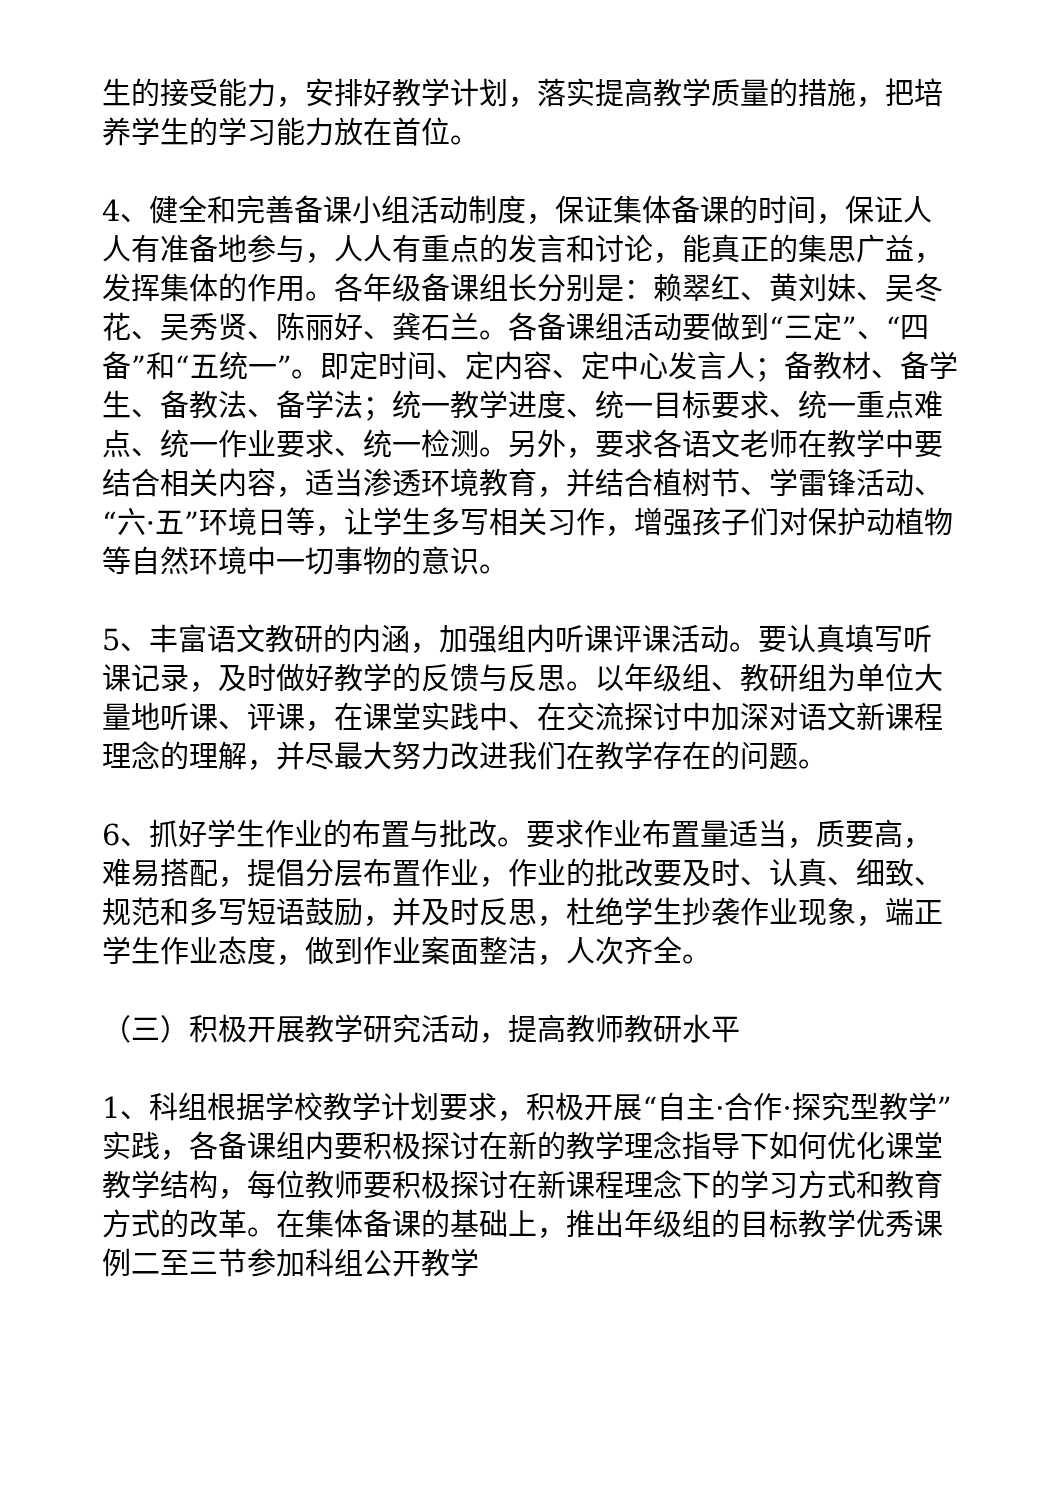生的接受能力，安排好教学计划，落实提高教学质量的措施，把培养学生的学习能力放在首位。
4、健全和完善备课小组活动制度，保证集体备课的时间，保证人人有准备地参与，人人有重点的发言和讨论，能真正的集思广益，发挥集体的作用。各年级备课组长分别是：赖翠红、黄刘妹、吴冬花、吴秀贤、陈丽好、龚石兰。各备课组活动要做到“三定”、“四备”和“五统一”。即定时间、定内容、定中心发言人；备教材、备学生、备教法、备学法；统一教学进度、统一目标要求、统一重点难点、统一作业要求、统一检测。另外，要求各语文老师在教学中要结合相关内容，适当渗透环境教育，并结合植树节、学雷锋活动、“六·五”环境日等，让学生多写相关习作，增强孩子们对保护动植物等自然环境中一切事物的意识。
5、丰富语文教研的内涵，加强组内听课评课活动。要认真填写听课记录，及时做好教学的反馈与反思。以年级组、教研组为单位大量地听课、评课，在课堂实践中、在交流探讨中加深对语文新课程理念的理解，并尽最大努力改进我们在教学存在的问题。
6、抓好学生作业的布置与批改。要求作业布置量适当，质要高，难易搭配，提倡分层布置作业，作业的批改要及时、认真、细致、规范和多写短语鼓励，并及时反思，杜绝学生抄袭作业现象，端正学生作业态度，做到作业案面整洁，人次齐全。
（三）积极开展教学研究活动，提高教师教研水平
1、科组根据学校教学计划要求，积极开展“自主·合作·探究型教学”实践，各备课组内要积极探讨在新的教学理念指导下如何优化课堂教学结构，每位教师要积极探讨在新课程理念下的学习方式和教育方式的改革。在集体备课的基础上，推出年级组的目标教学优秀课例二至三节参加科组公开教学